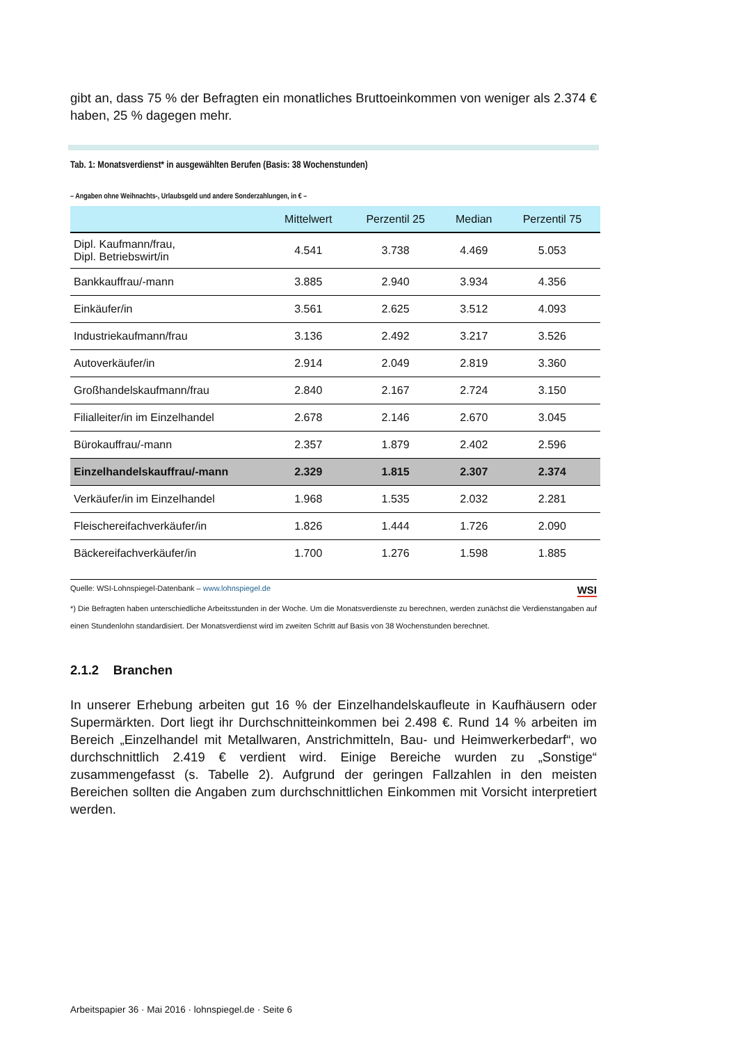gibt an, dass 75 % der Befragten ein monatliches Bruttoeinkommen von weniger als 2.374 € haben, 25 % dagegen mehr.
Tab. 1: Monatsverdienst* in ausgewählten Berufen (Basis: 38 Wochenstunden)
– Angaben ohne Weihnachts-, Urlaubsgeld und andere Sonderzahlungen, in € –
| | Mittelwert | Perzentil 25 | Median | Perzentil 75 |
| --- | --- | --- | --- | --- |
| Dipl. Kaufmann/frau, Dipl. Betriebswirt/in | 4.541 | 3.738 | 4.469 | 5.053 |
| Bankkauffrau/-mann | 3.885 | 2.940 | 3.934 | 4.356 |
| Einkäufer/in | 3.561 | 2.625 | 3.512 | 4.093 |
| Industriekaufmann/frau | 3.136 | 2.492 | 3.217 | 3.526 |
| Autoverkäufer/in | 2.914 | 2.049 | 2.819 | 3.360 |
| Großhandelskaufmann/frau | 2.840 | 2.167 | 2.724 | 3.150 |
| Filialleiter/in im Einzelhandel | 2.678 | 2.146 | 2.670 | 3.045 |
| Bürokauffrau/-mann | 2.357 | 1.879 | 2.402 | 2.596 |
| Einzelhandelskauffrau/-mann | 2.329 | 1.815 | 2.307 | 2.374 |
| Verkäufer/in im Einzelhandel | 1.968 | 1.535 | 2.032 | 2.281 |
| Fleischereifachverkäufer/in | 1.826 | 1.444 | 1.726 | 2.090 |
| Bäckereifachverkäufer/in | 1.700 | 1.276 | 1.598 | 1.885 |
Quelle: WSI-Lohnspiegel-Datenbank – www.lohnspiegel.de WSI
*) Die Befragten haben unterschiedliche Arbeitsstunden in der Woche. Um die Monatsverdienste zu berechnen, werden zunächst die Verdienstangaben auf einen Stundenlohn standardisiert. Der Monatsverdienst wird im zweiten Schritt auf Basis von 38 Wochenstunden berechnet.
2.1.2 Branchen
In unserer Erhebung arbeiten gut 16 % der Einzelhandelskaufleute in Kaufhäusern oder Supermärkten. Dort liegt ihr Durchschnitteinkommen bei 2.498 €. Rund 14 % arbeiten im Bereich „Einzelhandel mit Metallwaren, Anstrichmitteln, Bau- und Heimwerkerbedarf“, wo durchschnittlich 2.419 € verdient wird. Einige Bereiche wurden zu „Sonstige“ zusammengefasst (s. Tabelle 2). Aufgrund der geringen Fallzahlen in den meisten Bereichen sollten die Angaben zum durchschnittlichen Einkommen mit Vorsicht interpretiert werden.
Arbeitspapier 36 · Mai 2016 · lohnspiegel.de · Seite 6